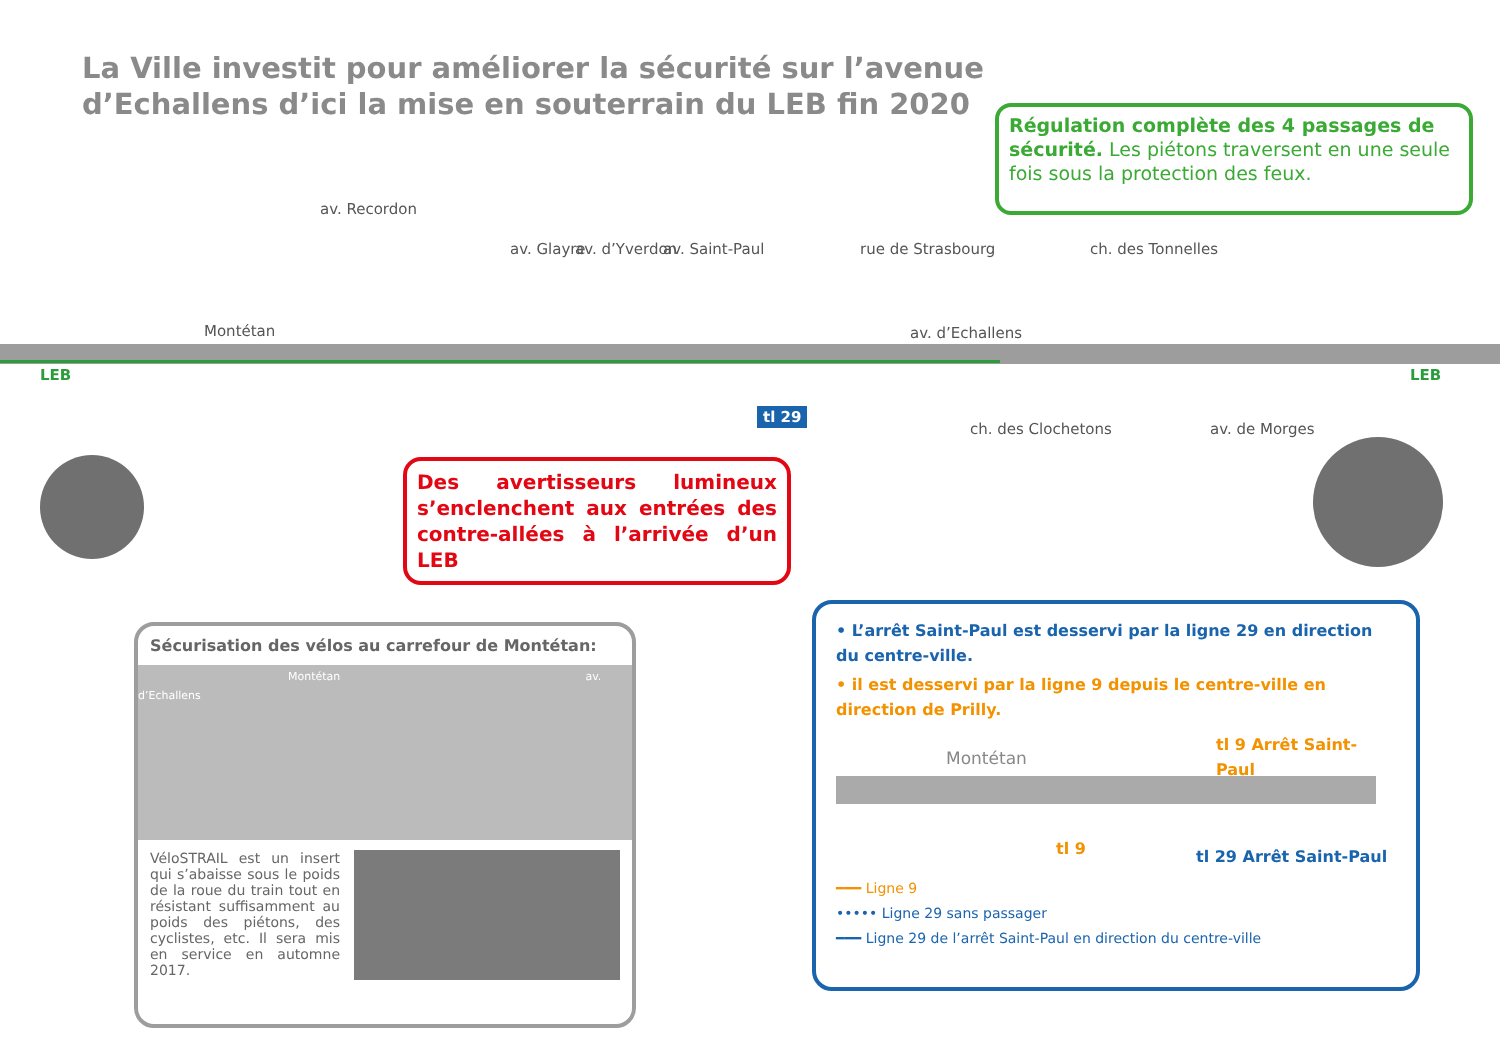La Ville investit pour améliorer la sécurité sur l’avenue
d’Echallens d’ici la mise en souterrain du LEB fin 2020
Régulation complète des 4 passages de sécurité. Les piétons traversent en une seule fois sous la protection des feux.
Montétan av. d’Echallens
av. Recordon
av. Glayre av. d’Yverdon av. Saint-Paul rue de Strasbourg ch. des Tonnelles
ch. des Clochetons av. de Morges
LEB LEB
tl 29
Des avertisseurs lumineux s’enclenchent aux entrées des contre-allées à l’arrivée d’un LEB
Sécurisation des vélos au carrefour de Montétan:
Montétan av. d’Echallens
VéloSTRAIL est un insert qui s’abaisse sous le poids de la roue du train tout en résistant suffisamment au poids des piétons, des cyclistes, etc. Il sera mis en service en automne 2017.
• L’arrêt Saint-Paul est desservi par la ligne 29 en direction du centre-ville.
• il est desservi par la ligne 9 depuis le centre-ville en direction de Prilly.
Montétan
tl 9 Arrêt Saint-Paul
tl 9 tl 29 Arrêt Saint-Paul
━━━ Ligne 9
••••• Ligne 29 sans passager
━━━ Ligne 29 de l’arrêt Saint-Paul en direction du centre-ville